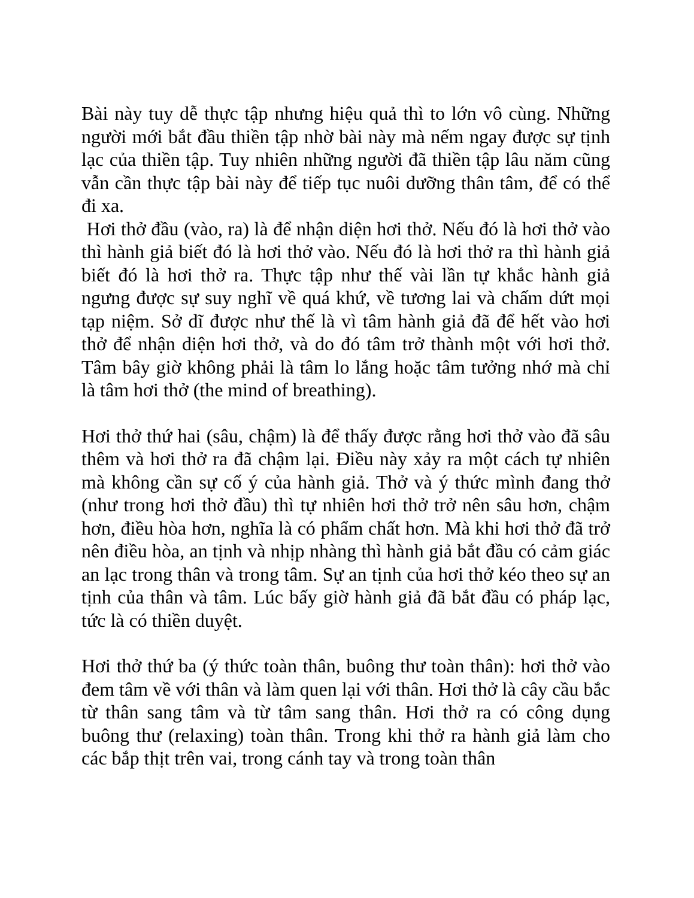Bài này tuy dễ thực tập nhưng hiệu quả thì to lớn vô cùng. Những người mới bắt đầu thiền tập nhờ bài này mà nếm ngay được sự tịnh lạc của thiền tập. Tuy nhiên những người đã thiền tập lâu năm cũng vẫn cần thực tập bài này để tiếp tục nuôi dưỡng thân tâm, để có thể đi xa.
Hơi thở đầu (vào, ra) là để nhận diện hơi thở. Nếu đó là hơi thở vào thì hành giả biết đó là hơi thở vào. Nếu đó là hơi thở ra thì hành giả biết đó là hơi thở ra. Thực tập như thế vài lần tự khắc hành giả ngưng được sự suy nghĩ về quá khứ, về tương lai và chấm dứt mọi tạp niệm. Sở dĩ được như thế là vì tâm hành giả đã để hết vào hơi thở để nhận diện hơi thở, và do đó tâm trở thành một với hơi thở. Tâm bây giờ không phải là tâm lo lắng hoặc tâm tưởng nhớ mà chỉ là tâm hơi thở (the mind of breathing).
Hơi thở thứ hai (sâu, chậm) là để thấy được rằng hơi thở vào đã sâu thêm và hơi thở ra đã chậm lại. Điều này xảy ra một cách tự nhiên mà không cần sự cố ý của hành giả. Thở và ý thức mình đang thở (như trong hơi thở đầu) thì tự nhiên hơi thở trở nên sâu hơn, chậm hơn, điều hòa hơn, nghĩa là có phẩm chất hơn. Mà khi hơi thở đã trở nên điều hòa, an tịnh và nhịp nhàng thì hành giả bắt đầu có cảm giác an lạc trong thân và trong tâm. Sự an tịnh của hơi thở kéo theo sự an tịnh của thân và tâm. Lúc bấy giờ hành giả đã bắt đầu có pháp lạc, tức là có thiền duyệt.
Hơi thở thứ ba (ý thức toàn thân, buông thư toàn thân): hơi thở vào đem tâm về với thân và làm quen lại với thân. Hơi thở là cây cầu bắc từ thân sang tâm và từ tâm sang thân. Hơi thở ra có công dụng buông thư (relaxing) toàn thân. Trong khi thở ra hành giả làm cho các bắp thịt trên vai, trong cánh tay và trong toàn thân